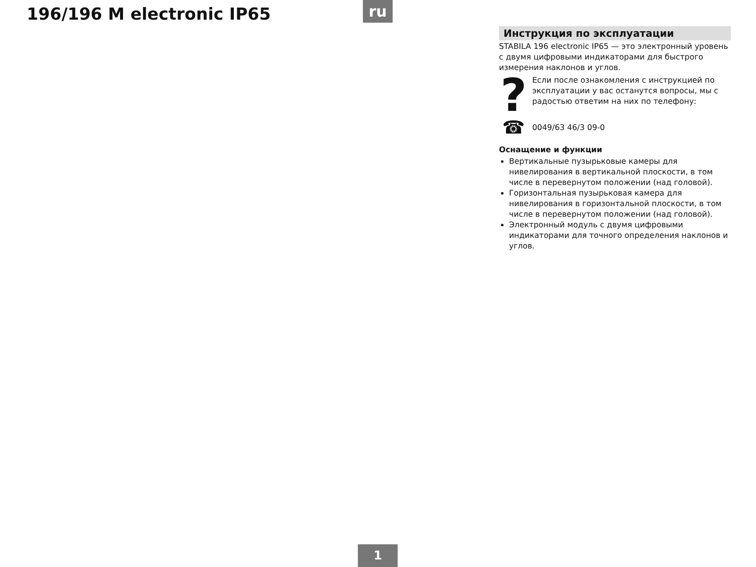196/196 M electronic IP65 ru
Инструкция по эксплуатации
STABILA 196 electronic IP65 — это электронный уровень с двумя цифровыми индикаторами для быстрого измерения наклонов и углов.
?
Если после ознакомления с инструкцией по эксплуатации у вас останутся вопросы, мы с радостью ответим на них по телефону:
☎
0049/63 46/3 09-0
Оснащение и функции
Вертикальные пузырьковые камеры для нивелирования в вертикальной плоскости, в том числе в перевернутом положении (над головой).
Горизонтальная пузырьковая камера для нивелирования в горизонтальной плоскости, в том числе в перевернутом положении (над головой).
Электронный модуль с двумя цифровыми индикаторами для точного определения наклонов и углов.
1